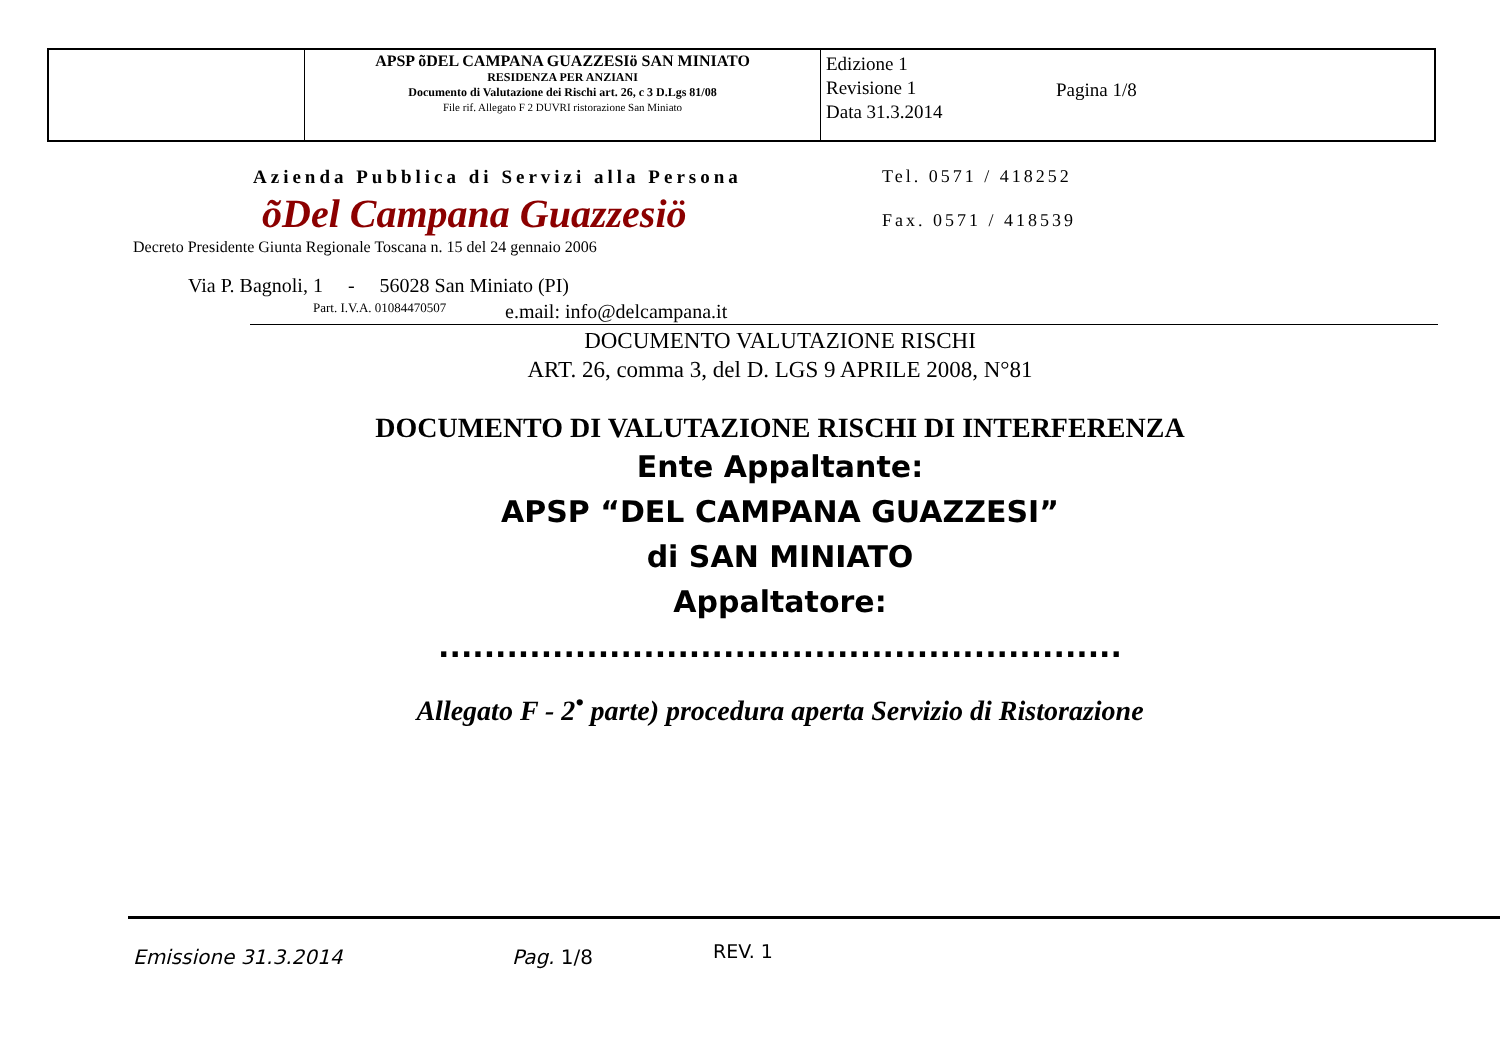| | APSP õDEL CAMPANA GUAZZESIö SAN MINIATO RESIDENZA PER ANZIANI Documento di Valutazione dei Rischi art. 26, c 3 D.Lgs 81/08 File rif. Allegato F 2 DUVRI ristorazione San Miniato | Edizione 1 Revisione 1 Data 31.3.2014 Pagina 1/8 |
Azienda Pubblica di Servizi alla Persona
Tel. 0571 / 418252
õDel Campana Guazzesiö Fax. 0571 / 418539
Decreto Presidente Giunta Regionale Toscana n. 15 del 24 gennaio 2006
Via P. Bagnoli, 1 - 56028 San Miniato (PI)
Part. I.V.A. 01084470507 e.mail: info@delcampana.it
DOCUMENTO VALUTAZIONE RISCHI
ART. 26, comma 3, del D. LGS 9 APRILE 2008, N°81
DOCUMENTO DI VALUTAZIONE RISCHI DI INTERFERENZA
Ente Appaltante:
APSP “DEL CAMPANA GUAZZESI”
di SAN MINIATO
Appaltatore:
............................................................
Allegato F - 2<sup>•</sup> parte) procedura aperta Servizio di Ristorazione
Emissione 31.3.2014 Pag. 1/8 REV. 1